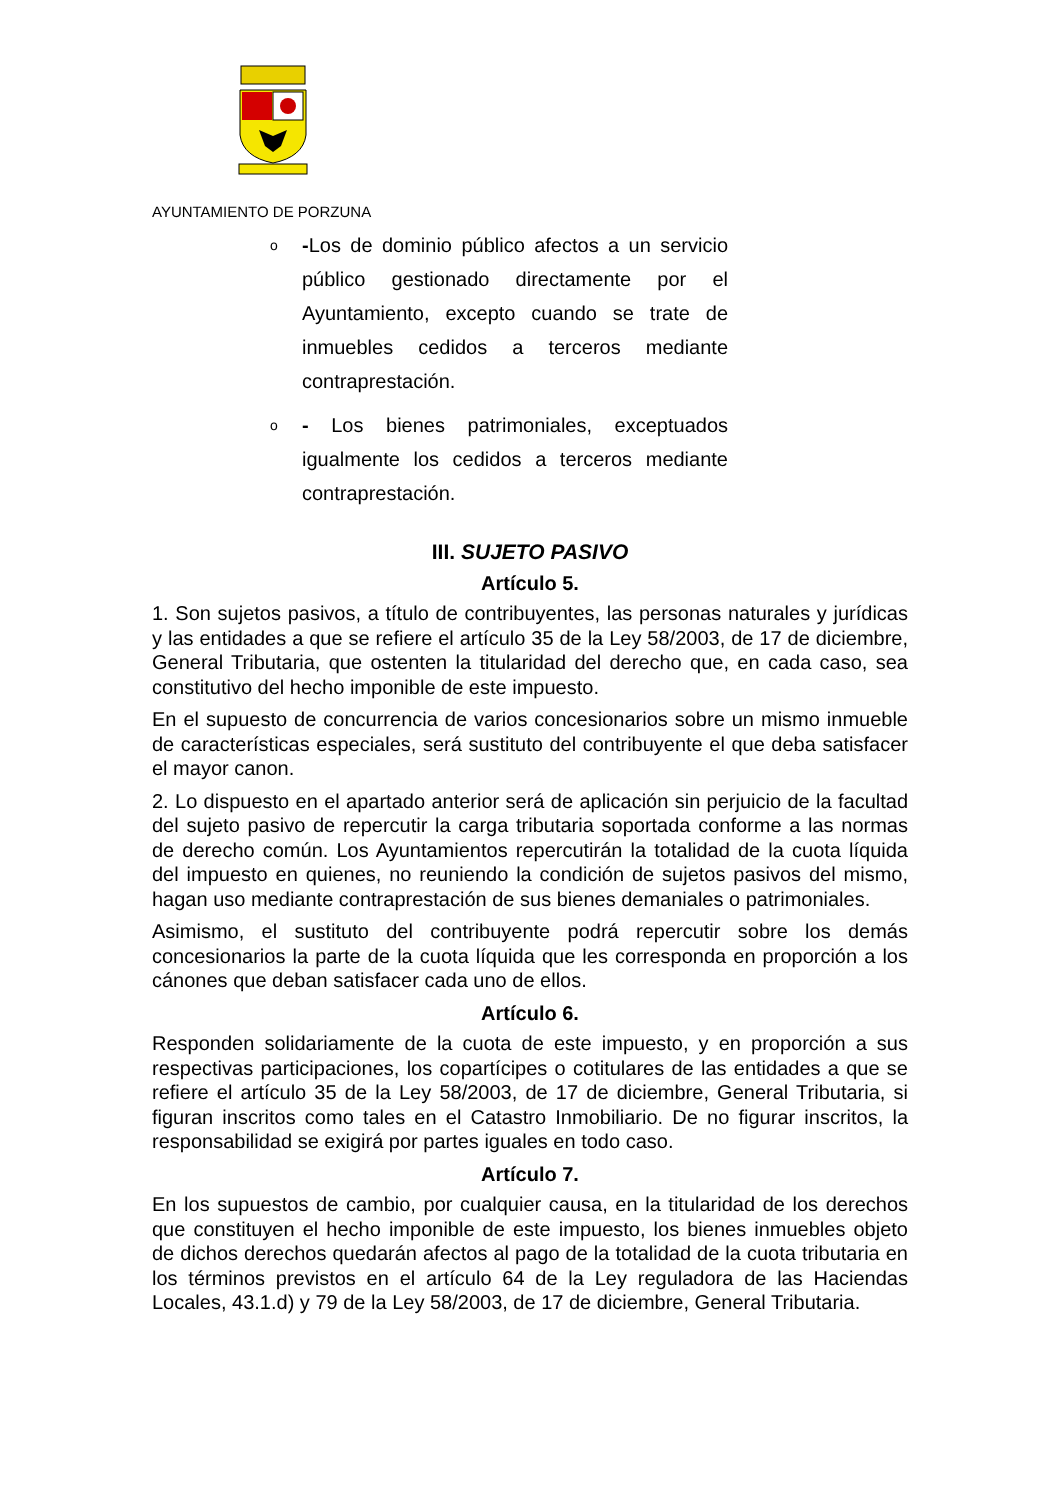AYUNTAMIENTO DE PORZUNA
o -Los de dominio público afectos a un servicio público gestionado directamente por el Ayuntamiento, excepto cuando se trate de inmuebles cedidos a terceros mediante contraprestación.
o - Los bienes patrimoniales, exceptuados igualmente los cedidos a terceros mediante contraprestación.
III. SUJETO PASIVO
Artículo 5.
1. Son sujetos pasivos, a título de contribuyentes, las personas naturales y jurídicas y las entidades a que se refiere el artículo 35 de la Ley 58/2003, de 17 de diciembre, General Tributaria, que ostenten la titularidad del derecho que, en cada caso, sea constitutivo del hecho imponible de este impuesto.
En el supuesto de concurrencia de varios concesionarios sobre un mismo inmueble de características especiales, será sustituto del contribuyente el que deba satisfacer el mayor canon.
2. Lo dispuesto en el apartado anterior será de aplicación sin perjuicio de la facultad del sujeto pasivo de repercutir la carga tributaria soportada conforme a las normas de derecho común. Los Ayuntamientos repercutirán la totalidad de la cuota líquida del impuesto en quienes, no reuniendo la condición de sujetos pasivos del mismo, hagan uso mediante contraprestación de sus bienes demaniales o patrimoniales.
Asimismo, el sustituto del contribuyente podrá repercutir sobre los demás concesionarios la parte de la cuota líquida que les corresponda en proporción a los cánones que deban satisfacer cada uno de ellos.
Artículo 6.
Responden solidariamente de la cuota de este impuesto, y en proporción a sus respectivas participaciones, los copartícipes o cotitulares de las entidades a que se refiere el artículo 35 de la Ley 58/2003, de 17 de diciembre, General Tributaria, si figuran inscritos como tales en el Catastro Inmobiliario. De no figurar inscritos, la responsabilidad se exigirá por partes iguales en todo caso.
Artículo 7.
En los supuestos de cambio, por cualquier causa, en la titularidad de los derechos que constituyen el hecho imponible de este impuesto, los bienes inmuebles objeto de dichos derechos quedarán afectos al pago de la totalidad de la cuota tributaria en los términos previstos en el artículo 64 de la Ley reguladora de las Haciendas Locales, 43.1.d) y 79 de la Ley 58/2003, de 17 de diciembre, General Tributaria.